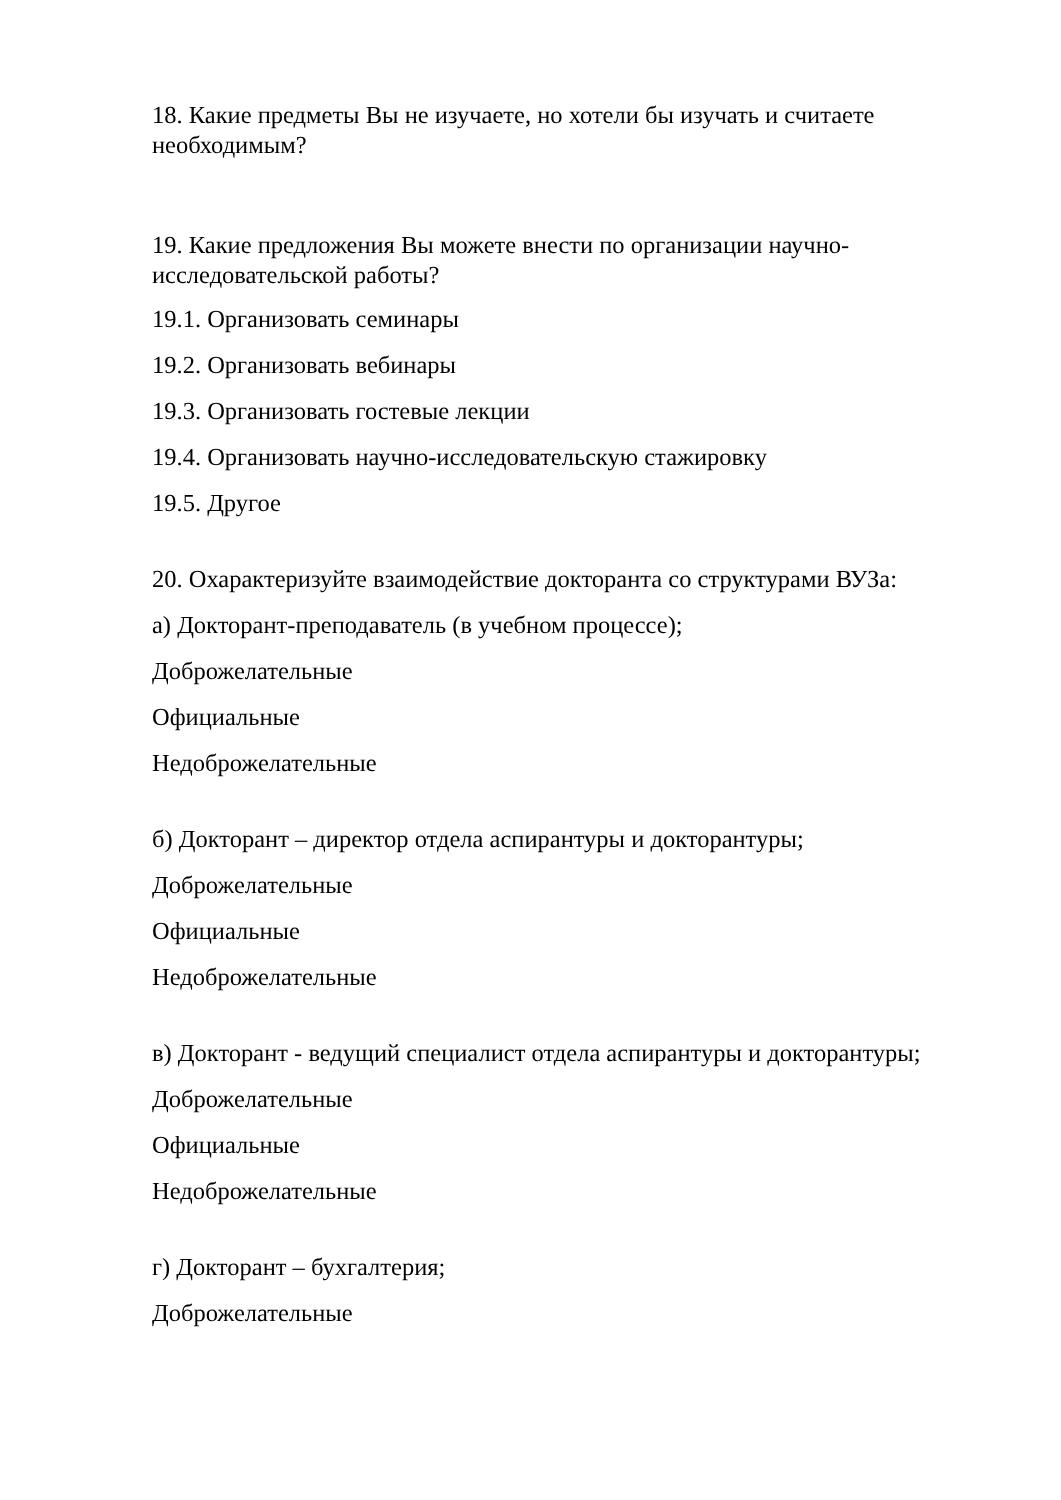18. Какие предметы Вы не изучаете, но хотели бы изучать и считаете необходимым?
19. Какие предложения Вы можете внести по организации научно-исследовательской работы?
19.1. Организовать семинары
19.2. Организовать вебинары
19.3. Организовать гостевые лекции
19.4. Организовать научно-исследовательскую стажировку
19.5. Другое
20. Охарактеризуйте взаимодействие докторанта со структурами ВУЗа:
а) Докторант-преподаватель (в учебном процессе);
Доброжелательные
Официальные
Недоброжелательные
б) Докторант – директор отдела аспирантуры и докторантуры;
Доброжелательные
Официальные
Недоброжелательные
в) Докторант - ведущий специалист отдела аспирантуры и докторантуры;
Доброжелательные
Официальные
Недоброжелательные
г) Докторант – бухгалтерия;
Доброжелательные